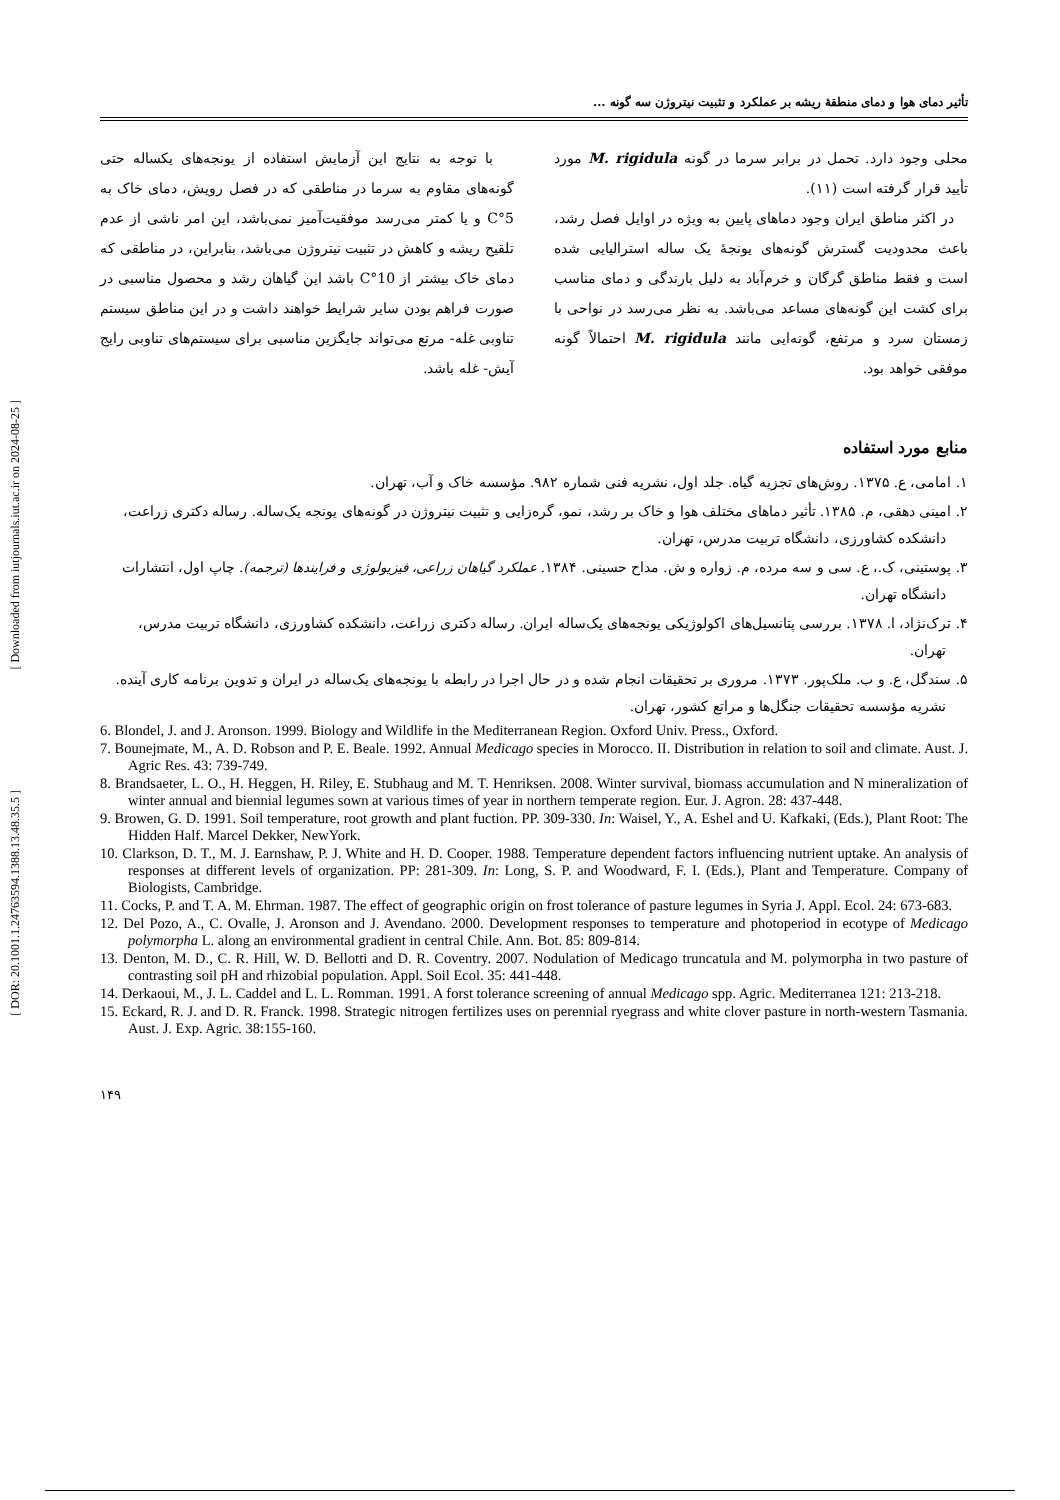[ Downloaded from iutjournals.iut.ac.ir on 2024-08-25 ]
[ DOR: 20.1001.1.24763594.1388.13.48.35.5 ]
تأثیر دمای هوا و دمای منطقهٔ ریشه بر عملکرد و تثبیت نیتروژن سه گونه ...
محلی وجود دارد. تحمل در برابر سرما در گونه M. rigidula مورد تأیید قرار گرفته است (۱۱).
در اکثر مناطق ایران وجود دماهای پایین به ویژه در اوایل فصل رشد، باعث محدودیت گسترش گونه‌های یونجهٔ یک ساله استرالیایی شده است و فقط مناطق گرگان و خرم‌آباد به دلیل بارندگی و دمای مناسب برای کشت این گونه‌های مساعد می‌باشد. به نظر می‌رسد در نواحی با زمستان سرد و مرتفع، گونه‌ایی مانند M. rigidula احتمالاً گونه موفقی خواهد بود.
با توجه به نتایج این آزمایش استفاده از یونجه‌های یکساله حتی گونه‌های مقاوم به سرما در مناطقی که در فصل رویش، دمای خاک به 5°C و یا کمتر می‌رسد موفقیت‌آمیز نمی‌باشد، این امر ناشی از عدم تلقیح ریشه و کاهش در تثبیت نیتروژن می‌باشد، بنابراین، در مناطقی که دمای خاک بیشتر از 10°C باشد این گیاهان رشد و محصول مناسبی در صورت فراهم بودن سایر شرایط خواهند داشت و در این مناطق سیستم تناوبی غله- مرتع می‌تواند جایگزین مناسبی برای سیستم‌های تناوبی رایج آیش- غله باشد.
منابع مورد استفاده
۱. امامی، ع. ۱۳۷۵. روش‌های تجزیه گیاه. جلد اول، نشریه فنی شماره ۹۸۲. مؤسسه خاک و آب، تهران.
۲. امینی دهقی، م. ۱۳۸۵. تأثیر دماهای مختلف هوا و خاک بر رشد، نمو، گره‌زایی و تثبیت نیتروژن در گونه‌های یونجه یک‌ساله. رساله دکتری زراعت، دانشکده کشاورزی، دانشگاه تربیت مدرس، تهران.
۳. پوستینی، ک.، ع. سی و سه مرده، م. زواره و ش. مداح حسینی. ۱۳۸۴. عملکرد گیاهان زراعی، فیزیولوژی و فرایندها (ترجمه). چاپ اول، انتشارات دانشگاه تهران.
۴. ترک‌نژاد، ا. ۱۳۷۸. بررسی پتانسیل‌های اکولوژیکی یونجه‌های یک‌ساله ایران. رساله دکتری زراعت، دانشکده کشاورزی، دانشگاه تربیت مدرس، تهران.
۵. سندگل، ع. و ب. ملک‌پور. ۱۳۷۳. مروری بر تحقیقات انجام شده و در حال اجرا در رابطه با یونجه‌های یک‌ساله در ایران و تدوین برنامه کاری آینده. نشریه مؤسسه تحقیقات جنگل‌ها و مراتع کشور، تهران.
6. Blondel, J. and J. Aronson. 1999. Biology and Wildlife in the Mediterranean Region. Oxford Univ. Press., Oxford.
7. Bounejmate, M., A. D. Robson and P. E. Beale. 1992. Annual Medicago species in Morocco. II. Distribution in relation to soil and climate. Aust. J. Agric Res. 43: 739-749.
8. Brandsaeter, L. O., H. Heggen, H. Riley, E. Stubhaug and M. T. Henriksen. 2008. Winter survival, biomass accumulation and N mineralization of winter annual and biennial legumes sown at various times of year in northern temperate region. Eur. J. Agron. 28: 437-448.
9. Browen, G. D. 1991. Soil temperature, root growth and plant fuction. PP. 309-330. In: Waisel, Y., A. Eshel and U. Kafkaki, (Eds.), Plant Root: The Hidden Half. Marcel Dekker, NewYork.
10. Clarkson, D. T., M. J. Earnshaw, P. J. White and H. D. Cooper. 1988. Temperature dependent factors influencing nutrient uptake. An analysis of responses at different levels of organization. PP: 281-309. In: Long, S. P. and Woodward, F. I. (Eds.), Plant and Temperature. Company of Biologists, Cambridge.
11. Cocks, P. and T. A. M. Ehrman. 1987. The effect of geographic origin on frost tolerance of pasture legumes in Syria J. Appl. Ecol. 24: 673-683.
12. Del Pozo, A., C. Ovalle, J. Aronson and J. Avendano. 2000. Development responses to temperature and photoperiod in ecotype of Medicago polymorpha L. along an environmental gradient in central Chile. Ann. Bot. 85: 809-814.
13. Denton, M. D., C. R. Hill, W. D. Bellotti and D. R. Coventry. 2007. Nodulation of Medicago truncatula and M. polymorpha in two pasture of contrasting soil pH and rhizobial population. Appl. Soil Ecol. 35: 441-448.
14. Derkaoui, M., J. L. Caddel and L. L. Romman. 1991. A forst tolerance screening of annual Medicago spp. Agric. Mediterranea 121: 213-218.
15. Eckard, R. J. and D. R. Franck. 1998. Strategic nitrogen fertilizes uses on perennial ryegrass and white clover pasture in north-western Tasmania. Aust. J. Exp. Agric. 38:155-160.
۱۴۹